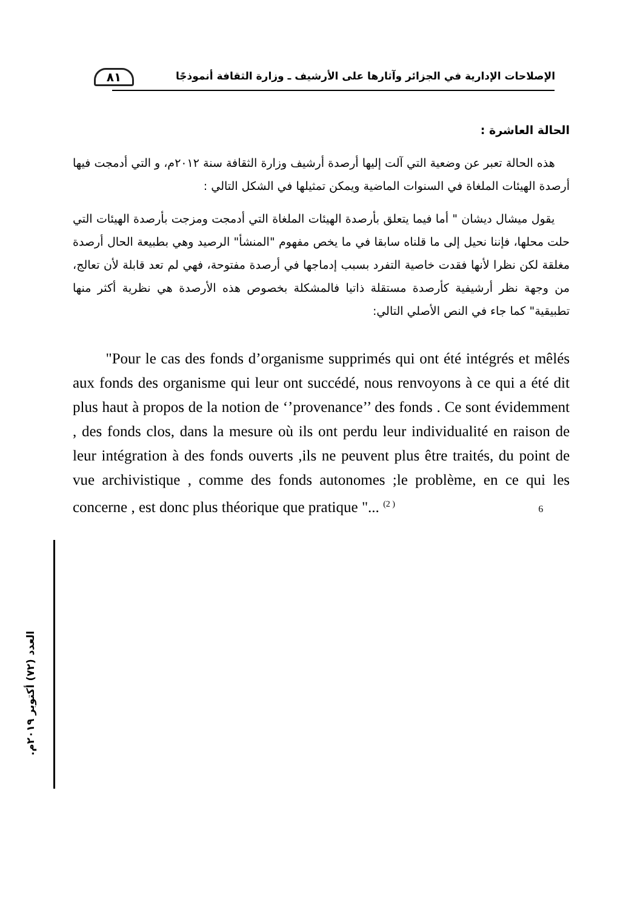٨١
الإصلاحات الإدارية في الجزائر وآثارها على الأرشيف ـ وزارة الثقافة أنموذجًا
الحالة العاشرة :
هذه الحالة تعبر عن وضعية التي آلت إليها أرصدة أرشيف وزارة الثقافة سنة ٢٠١٢م، و التي أدمجت فيها أرصدة الهيئات الملغاة في السنوات الماضية ويمكن تمثيلها في الشكل التالي :
يقول ميشال ديشان " أما فيما يتعلق بأرصدة الهيئات الملغاة التي أدمجت ومزجت بأرصدة الهيئات التي حلت محلها، فإننا نحيل إلى ما قلناه سابقا في ما يخص مفهوم "المنشأ" الرصيد وهي بطبيعة الحال أرصدة مغلقة لكن نظرا لأنها فقدت خاصية التفرد بسبب إدماجها في أرصدة مفتوحة، فهي لم تعد قابلة لأن تعالج، من وجهة نظر أرشيفية كأرصدة مستقلة ذاتيا فالمشكلة بخصوص هذه الأرصدة هي نظرية أكثر منها تطبيقية" كما جاء في النص الأصلي التالي:
"Pour le cas des fonds d’organisme supprimés qui ont été intégrés et mêlés aux fonds des organisme qui leur ont succédé, nous renvoyons à ce qui a été dit plus haut à propos de la notion de ‘’provenance’’ des fonds . Ce sont évidemment , des fonds clos, dans la mesure où ils ont perdu leur individualité en raison de leur intégration à des fonds ouverts ,ils ne peuvent plus être traités, du point de vue archivistique , comme des fonds autonomes ;le problème, en ce qui les concerne , est donc plus théorique que pratique "... <sup>(2 )</sup> 6
العدد (٧٢) أكتوبر ٢٠١٩م.